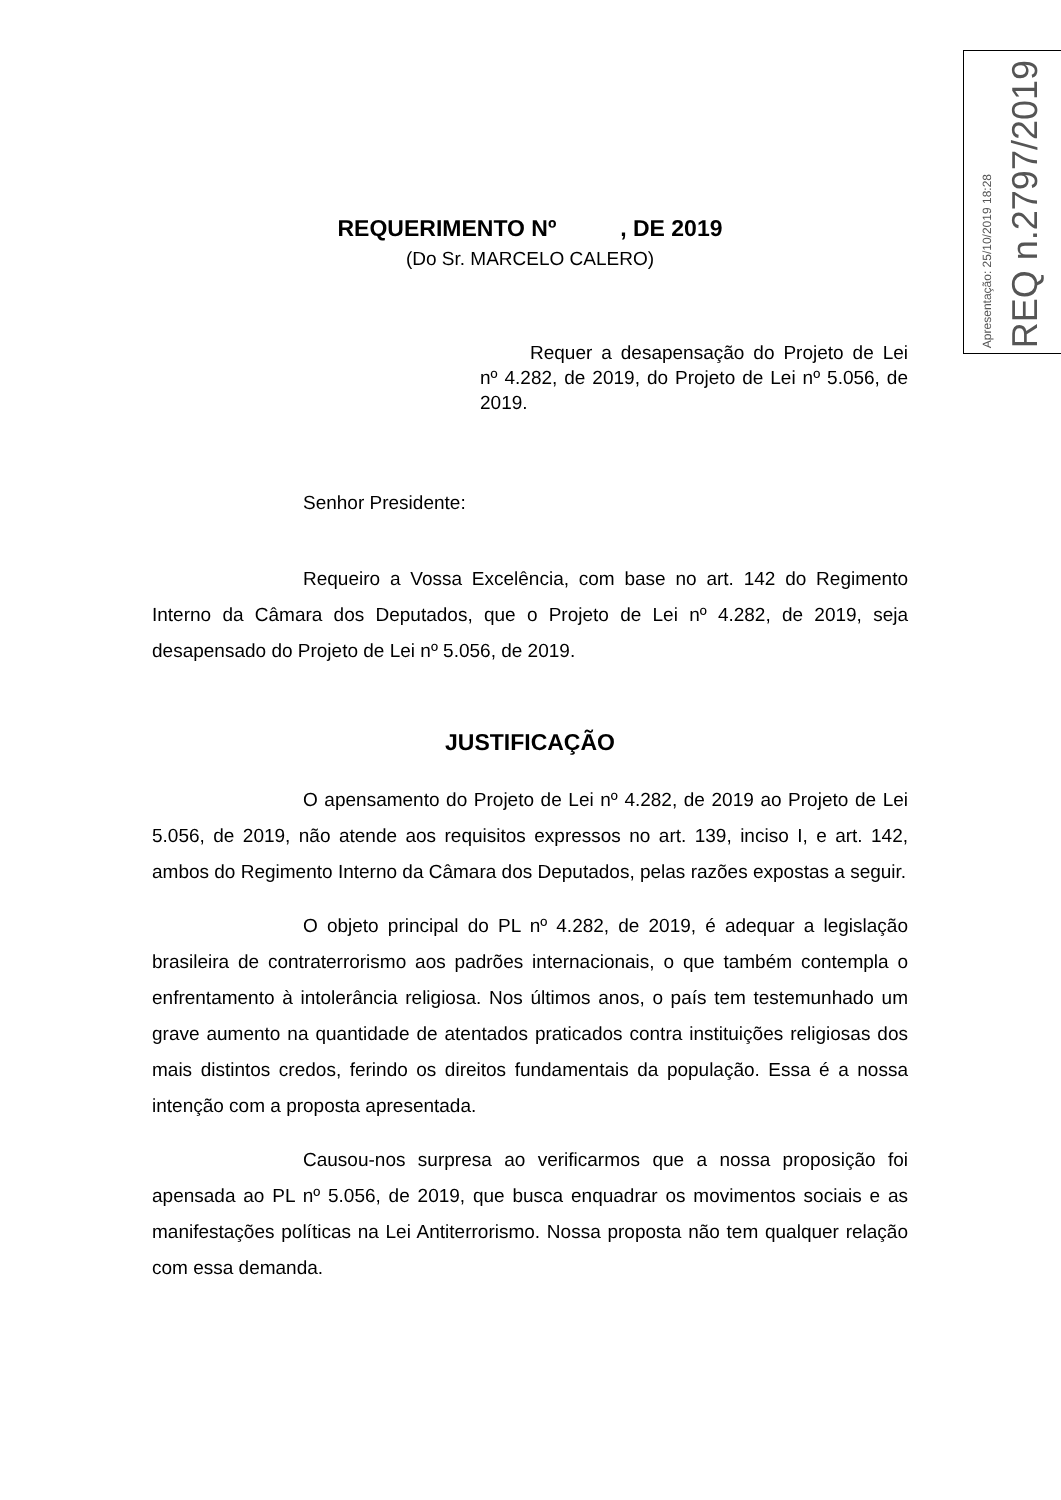Apresentação: 25/10/2019 18:28
REQ n.2797/2019
REQUERIMENTO Nº , DE 2019
(Do Sr. MARCELO CALERO)
Requer a desapensação do Projeto de Lei nº 4.282, de 2019, do Projeto de Lei nº 5.056, de 2019.
Senhor Presidente:
Requeiro a Vossa Excelência, com base no art. 142 do Regimento Interno da Câmara dos Deputados, que o Projeto de Lei nº 4.282, de 2019, seja desapensado do Projeto de Lei nº 5.056, de 2019.
JUSTIFICAÇÃO
O apensamento do Projeto de Lei nº 4.282, de 2019 ao Projeto de Lei 5.056, de 2019, não atende aos requisitos expressos no art. 139, inciso I, e art. 142, ambos do Regimento Interno da Câmara dos Deputados, pelas razões expostas a seguir.
O objeto principal do PL nº 4.282, de 2019, é adequar a legislação brasileira de contraterrorismo aos padrões internacionais, o que também contempla o enfrentamento à intolerância religiosa. Nos últimos anos, o país tem testemunhado um grave aumento na quantidade de atentados praticados contra instituições religiosas dos mais distintos credos, ferindo os direitos fundamentais da população. Essa é a nossa intenção com a proposta apresentada.
Causou-nos surpresa ao verificarmos que a nossa proposição foi apensada ao PL nº 5.056, de 2019, que busca enquadrar os movimentos sociais e as manifestações políticas na Lei Antiterrorismo. Nossa proposta não tem qualquer relação com essa demanda.